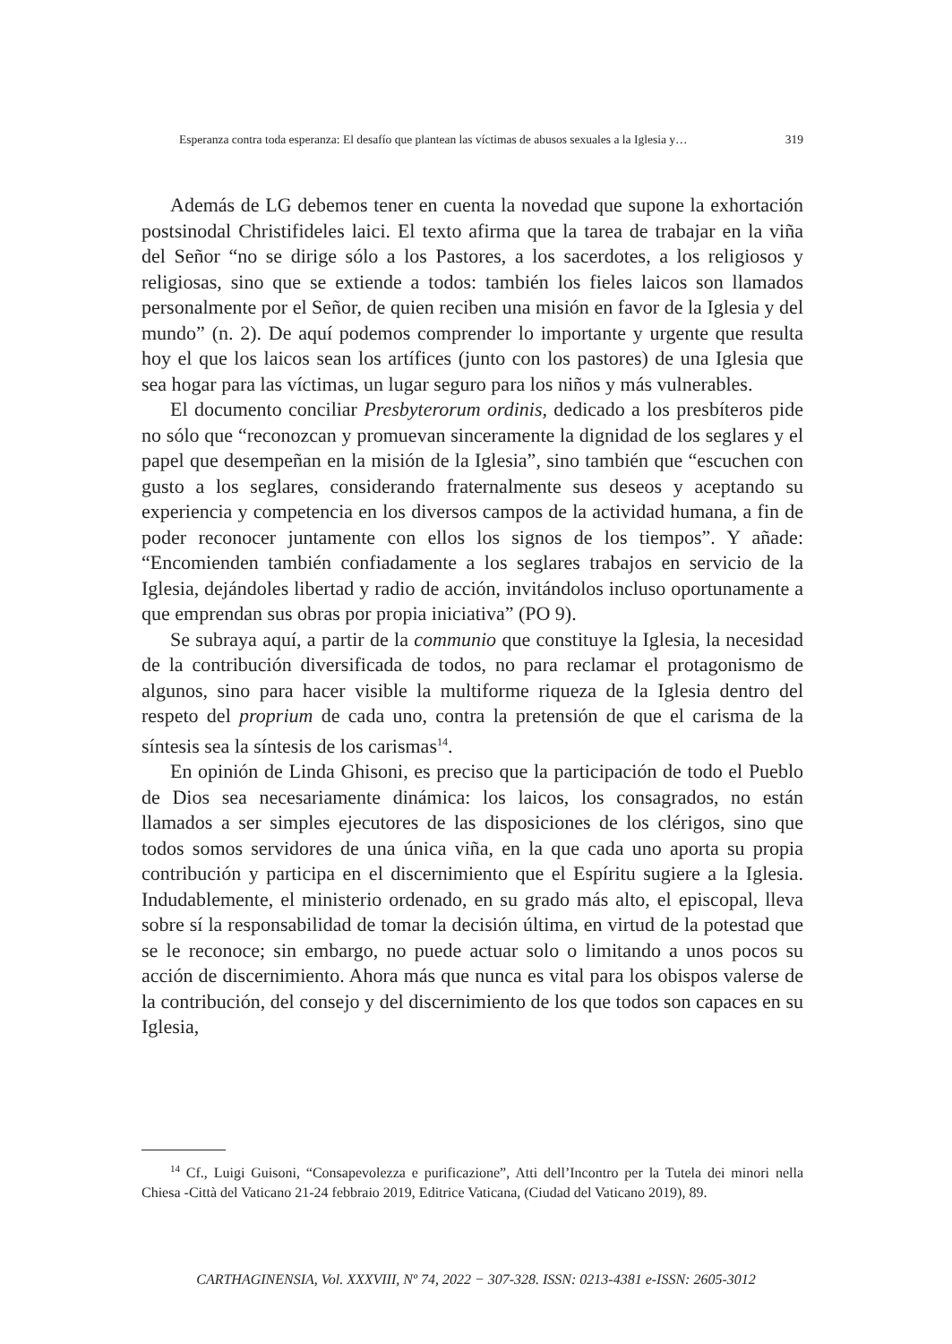Esperanza contra toda esperanza: El desafío que plantean las víctimas de abusos sexuales a la Iglesia y… 319
Además de LG debemos tener en cuenta la novedad que supone la exhortación postsinodal Christifideles laici. El texto afirma que la tarea de trabajar en la viña del Señor “no se dirige sólo a los Pastores, a los sacerdotes, a los religiosos y religiosas, sino que se extiende a todos: también los fieles laicos son llamados personalmente por el Señor, de quien reciben una misión en favor de la Iglesia y del mundo” (n. 2). De aquí podemos comprender lo importante y urgente que resulta hoy el que los laicos sean los artífices (junto con los pastores) de una Iglesia que sea hogar para las víctimas, un lugar seguro para los niños y más vulnerables.
El documento conciliar Presbyterorum ordinis, dedicado a los presbíteros pide no sólo que “reconozcan y promuevan sinceramente la dignidad de los seglares y el papel que desempeñan en la misión de la Iglesia”, sino también que “escuchen con gusto a los seglares, considerando fraternalmente sus deseos y aceptando su experiencia y competencia en los diversos campos de la actividad humana, a fin de poder reconocer juntamente con ellos los signos de los tiempos”. Y añade: “Encomienden también confiadamente a los seglares trabajos en servicio de la Iglesia, dejándoles libertad y radio de acción, invitándolos incluso oportunamente a que emprendan sus obras por propia iniciativa” (PO 9).
Se subraya aquí, a partir de la communio que constituye la Iglesia, la necesidad de la contribución diversificada de todos, no para reclamar el protagonismo de algunos, sino para hacer visible la multiforme riqueza de la Iglesia dentro del respeto del proprium de cada uno, contra la pretensión de que el carisma de la síntesis sea la síntesis de los carismas<sup>14</sup>.
En opinión de Linda Ghisoni, es preciso que la participación de todo el Pueblo de Dios sea necesariamente dinámica: los laicos, los consagrados, no están llamados a ser simples ejecutores de las disposiciones de los clérigos, sino que todos somos servidores de una única viña, en la que cada uno aporta su propia contribución y participa en el discernimiento que el Espíritu sugiere a la Iglesia. Indudablemente, el ministerio ordenado, en su grado más alto, el episcopal, lleva sobre sí la responsabilidad de tomar la decisión última, en virtud de la potestad que se le reconoce; sin embargo, no puede actuar solo o limitando a unos pocos su acción de discernimiento. Ahora más que nunca es vital para los obispos valerse de la contribución, del consejo y del discernimiento de los que todos son capaces en su Iglesia,
<sup>14</sup> Cf., Luigi Guisoni, “Consapevolezza e purificazione”, Atti dell’Incontro per la Tutela dei minori nella Chiesa -Città del Vaticano 21-24 febbraio 2019, Editrice Vaticana, (Ciudad del Vaticano 2019), 89.
CARTHAGINENSIA, Vol. XXXVIII, Nº 74, 2022 − 307-328. ISSN: 0213-4381 e-ISSN: 2605-3012